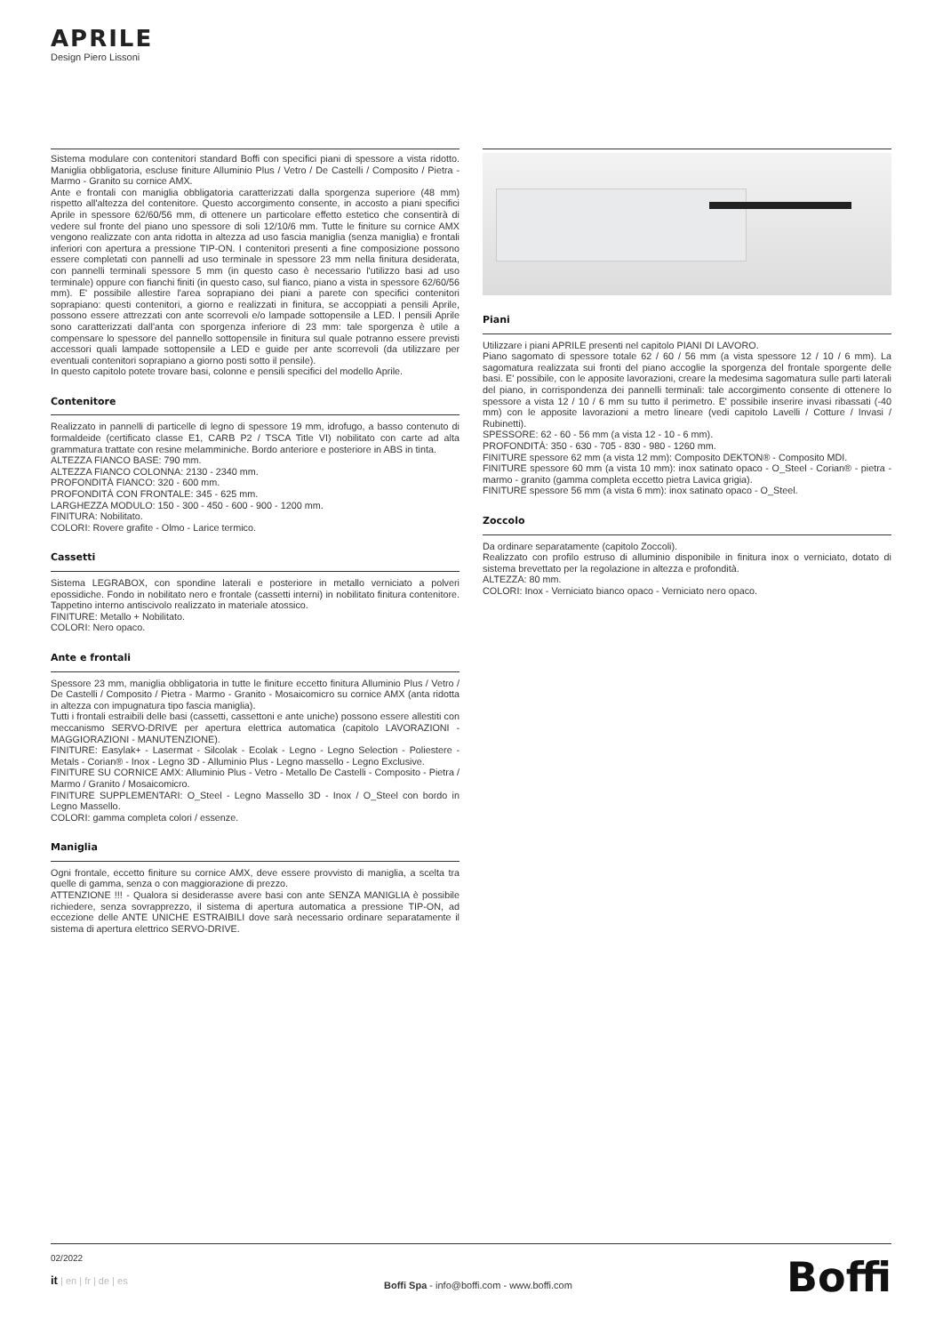APRILE
Design Piero Lissoni
Sistema modulare con contenitori standard Boffi con specifici piani di spessore a vista ridotto. Maniglia obbligatoria, escluse finiture Alluminio Plus / Vetro / De Castelli / Composito / Pietra - Marmo - Granito su cornice AMX.
Ante e frontali con maniglia obbligatoria caratterizzati dalla sporgenza superiore (48 mm) rispetto all'altezza del contenitore. Questo accorgimento consente, in accosto a piani specifici Aprile in spessore 62/60/56 mm, di ottenere un particolare effetto estetico che consentirà di vedere sul fronte del piano uno spessore di soli 12/10/6 mm. Tutte le finiture su cornice AMX vengono realizzate con anta ridotta in altezza ad uso fascia maniglia (senza maniglia) e frontali inferiori con apertura a pressione TIP-ON. I contenitori presenti a fine composizione possono essere completati con pannelli ad uso terminale in spessore 23 mm nella finitura desiderata, con pannelli terminali spessore 5 mm (in questo caso è necessario l'utilizzo basi ad uso terminale) oppure con fianchi finiti (in questo caso, sul fianco, piano a vista in spessore 62/60/56 mm). E' possibile allestire l'area soprapiano dei piani a parete con specifici contenitori soprapiano: questi contenitori, a giorno e realizzati in finitura, se accoppiati a pensili Aprile, possono essere attrezzati con ante scorrevoli e/o lampade sottopensile a LED. I pensili Aprile sono caratterizzati dall'anta con sporgenza inferiore di 23 mm: tale sporgenza è utile a compensare lo spessore del pannello sottopensile in finitura sul quale potranno essere previsti accessori quali lampade sottopensile a LED e guide per ante scorrevoli (da utilizzare per eventuali contenitori soprapiano a giorno posti sotto il pensile).
In questo capitolo potete trovare basi, colonne e pensili specifici del modello Aprile.
Contenitore
Realizzato in pannelli di particelle di legno di spessore 19 mm, idrofugo, a basso contenuto di formaldeide (certificato classe E1, CARB P2 / TSCA Title VI) nobilitato con carte ad alta grammatura trattate con resine melamminiche. Bordo anteriore e posteriore in ABS in tinta.
ALTEZZA FIANCO BASE: 790 mm.
ALTEZZA FIANCO COLONNA: 2130 - 2340 mm.
PROFONDITÀ FIANCO: 320 - 600 mm.
PROFONDITÀ CON FRONTALE: 345 - 625 mm.
LARGHEZZA MODULO: 150 - 300 - 450 - 600 - 900 - 1200 mm.
FINITURA: Nobilitato.
COLORI: Rovere grafite - Olmo - Larice termico.
Cassetti
Sistema LEGRABOX, con spondine laterali e posteriore in metallo verniciato a polveri epossidiche. Fondo in nobilitato nero e frontale (cassetti interni) in nobilitato finitura contenitore. Tappetino interno antiscivolo realizzato in materiale atossico.
FINITURE: Metallo + Nobilitato.
COLORI: Nero opaco.
Ante e frontali
Spessore 23 mm, maniglia obbligatoria in tutte le finiture eccetto finitura Alluminio Plus / Vetro / De Castelli / Composito / Pietra - Marmo - Granito - Mosaicomicro su cornice AMX (anta ridotta in altezza con impugnatura tipo fascia maniglia).
Tutti i frontali estraibili delle basi (cassetti, cassettoni e ante uniche) possono essere allestiti con meccanismo SERVO-DRIVE per apertura elettrica automatica (capitolo LAVORAZIONI - MAGGIORAZIONI - MANUTENZIONE).
FINITURE: Easylak+ - Lasermat - Silcolak - Ecolak - Legno - Legno Selection - Poliestere - Metals - Corian® - Inox - Legno 3D - Alluminio Plus - Legno massello - Legno Exclusive.
FINITURE SU CORNICE AMX: Alluminio Plus - Vetro - Metallo De Castelli - Composito - Pietra / Marmo / Granito / Mosaicomicro.
FINITURE SUPPLEMENTARI: O_Steel - Legno Massello 3D - Inox / O_Steel con bordo in Legno Massello.
COLORI: gamma completa colori / essenze.
Maniglia
Ogni frontale, eccetto finiture su cornice AMX, deve essere provvisto di maniglia, a scelta tra quelle di gamma, senza o con maggiorazione di prezzo.
ATTENZIONE !!! - Qualora si desiderasse avere basi con ante SENZA MANIGLIA è possibile richiedere, senza sovrapprezzo, il sistema di apertura automatica a pressione TIP-ON, ad eccezione delle ANTE UNICHE ESTRAIBILI dove sarà necessario ordinare separatamente il sistema di apertura elettrico SERVO-DRIVE.
Piani
Utilizzare i piani APRILE presenti nel capitolo PIANI DI LAVORO.
Piano sagomato di spessore totale 62 / 60 / 56 mm (a vista spessore 12 / 10 / 6 mm). La sagomatura realizzata sui fronti del piano accoglie la sporgenza del frontale sporgente delle basi. E' possibile, con le apposite lavorazioni, creare la medesima sagomatura sulle parti laterali del piano, in corrispondenza dei pannelli terminali: tale accorgimento consente di ottenere lo spessore a vista 12 / 10 / 6 mm su tutto il perimetro. E' possibile inserire invasi ribassati (-40 mm) con le apposite lavorazioni a metro lineare (vedi capitolo Lavelli / Cotture / Invasi / Rubinetti).
SPESSORE: 62 - 60 - 56 mm (a vista 12 - 10 - 6 mm).
PROFONDITÀ: 350 - 630 - 705 - 830 - 980 - 1260 mm.
FINITURE spessore 62 mm (a vista 12 mm): Composito DEKTON® - Composito MDI.
FINITURE spessore 60 mm (a vista 10 mm): inox satinato opaco - O_Steel - Corian® - pietra - marmo - granito (gamma completa eccetto pietra Lavica grigia).
FINITURE spessore 56 mm (a vista 6 mm): inox satinato opaco - O_Steel.
Zoccolo
Da ordinare separatamente (capitolo Zoccoli).
Realizzato con profilo estruso di alluminio disponibile in finitura inox o verniciato, dotato di sistema brevettato per la regolazione in altezza e profondità.
ALTEZZA: 80 mm.
COLORI: Inox - Verniciato bianco opaco - Verniciato nero opaco.
02/2022
it | en | fr | de | es
Boffi Spa - info@boffi.com - www.boffi.com
Boffi